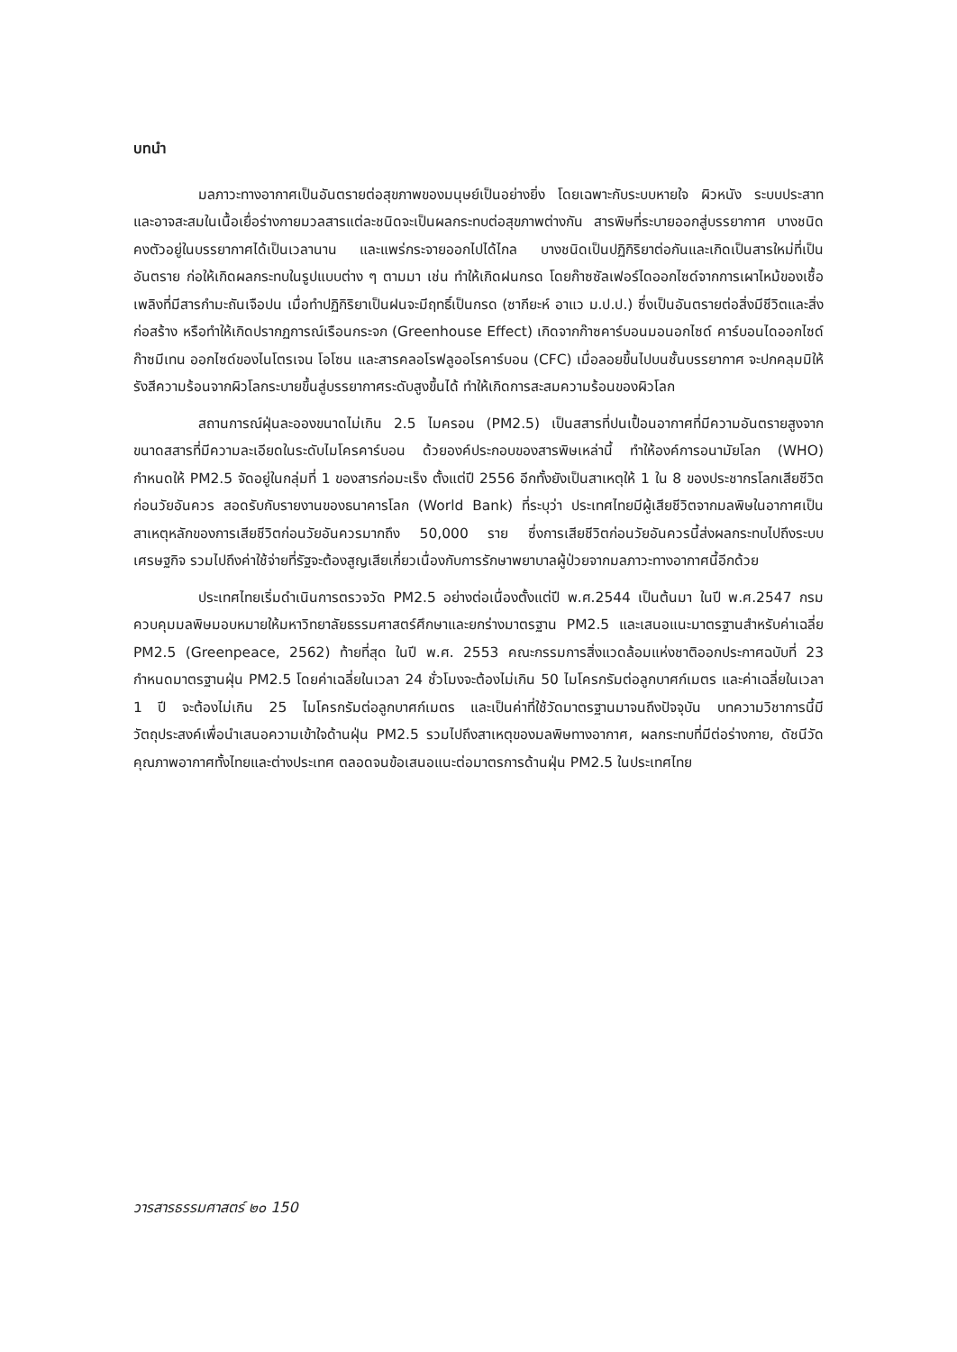บทนำ
มลภาวะทางอากาศเป็นอันตรายต่อสุขภาพของมนุษย์เป็นอย่างยิ่ง โดยเฉพาะกับระบบหายใจ ผิวหนัง ระบบประสาท และอาจสะสมในเนื้อเยื่อร่างกายมวลสารแต่ละชนิดจะเป็นผลกระทบต่อสุขภาพต่างกัน สารพิษที่ระบายออกสู่บรรยากาศ บางชนิดคงตัวอยู่ในบรรยากาศได้เป็นเวลานาน และแพร่กระจายออกไปได้ไกล บางชนิดเป็นปฏิกิริยาต่อกันและเกิดเป็นสารใหม่ที่เป็นอันตราย ก่อให้เกิดผลกระทบในรูปแบบต่าง ๆ ตามมา เช่น ทำให้เกิดฝนกรด โดยก๊าซซัลเฟอร์ไดออกไซด์จากการเผาไหม้ของเชื้อเพลิงที่มีสารกำมะถันเจือปน เมื่อทำปฏิกิริยาเป็นฝนจะมีฤทธิ์เป็นกรด (ซากียะห์ อาแว ม.ป.ป.) ซึ่งเป็นอันตรายต่อสิ่งมีชีวิตและสิ่งก่อสร้าง หรือทำให้เกิดปรากฏการณ์เรือนกระจก (Greenhouse Effect) เกิดจากก๊าซคาร์บอนมอนอกไซด์ คาร์บอนไดออกไซด์ ก๊าซมีเทน ออกไซด์ของไนโตรเจน โอโซน และสารคลอโรฟลูออโรคาร์บอน (CFC) เมื่อลอยขึ้นไปบนชั้นบรรยากาศ จะปกคลุมมิให้รังสีความร้อนจากผิวโลกระบายขึ้นสู่บรรยากาศระดับสูงขึ้นได้ ทำให้เกิดการสะสมความร้อนของผิวโลก
สถานการณ์ฝุ่นละอองขนาดไม่เกิน 2.5 ไมครอน (PM2.5) เป็นสสารที่ปนเปื้อนอากาศที่มีความอันตรายสูงจากขนาดสสารที่มีความละเอียดในระดับไมโครคาร์บอน ด้วยองค์ประกอบของสารพิษเหล่านี้ ทำให้องค์การอนามัยโลก (WHO) กำหนดให้ PM2.5 จัดอยู่ในกลุ่มที่ 1 ของสารก่อมะเร็ง ตั้งแต่ปี 2556 อีกทั้งยังเป็นสาเหตุให้ 1 ใน 8 ของประชากรโลกเสียชีวิตก่อนวัยอันควร สอดรับกับรายงานของธนาคารโลก (World Bank) ที่ระบุว่า ประเทศไทยมีผู้เสียชีวิตจากมลพิษในอากาศเป็นสาเหตุหลักของการเสียชีวิตก่อนวัยอันควรมากถึง 50,000 ราย ซึ่งการเสียชีวิตก่อนวัยอันควรนี้ส่งผลกระทบไปถึงระบบเศรษฐกิจ รวมไปถึงค่าใช้จ่ายที่รัฐจะต้องสูญเสียเกี่ยวเนื่องกับการรักษาพยาบาลผู้ป่วยจากมลภาวะทางอากาศนี้อีกด้วย
ประเทศไทยเริ่มดำเนินการตรวจวัด PM2.5 อย่างต่อเนื่องตั้งแต่ปี พ.ศ.2544 เป็นต้นมา ในปี พ.ศ.2547 กรมควบคุมมลพิษมอบหมายให้มหาวิทยาลัยธรรมศาสตร์ศึกษาและยกร่างมาตรฐาน PM2.5 และเสนอแนะมาตรฐานสำหรับค่าเฉลี่ย PM2.5 (Greenpeace, 2562) ท้ายที่สุด ในปี พ.ศ. 2553 คณะกรรมการสิ่งแวดล้อมแห่งชาติออกประกาศฉบับที่ 23 กำหนดมาตรฐานฝุ่น PM2.5 โดยค่าเฉลี่ยในเวลา 24 ชั่วโมงจะต้องไม่เกิน 50 ไมโครกรัมต่อลูกบาศก์เมตร และค่าเฉลี่ยในเวลา 1 ปี จะต้องไม่เกิน 25 ไมโครกรัมต่อลูกบาศก์เมตร และเป็นค่าที่ใช้วัดมาตรฐานมาจนถึงปัจจุบัน บทความวิชาการนี้มีวัตถุประสงค์เพื่อนำเสนอความเข้าใจด้านฝุ่น PM2.5 รวมไปถึงสาเหตุของมลพิษทางอากาศ, ผลกระทบที่มีต่อร่างกาย, ดัชนีวัดคุณภาพอากาศทั้งไทยและต่างประเทศ ตลอดจนข้อเสนอแนะต่อมาตรการด้านฝุ่น PM2.5 ในประเทศไทย
วารสารธรรมศาสตร์ ๒๐ 150